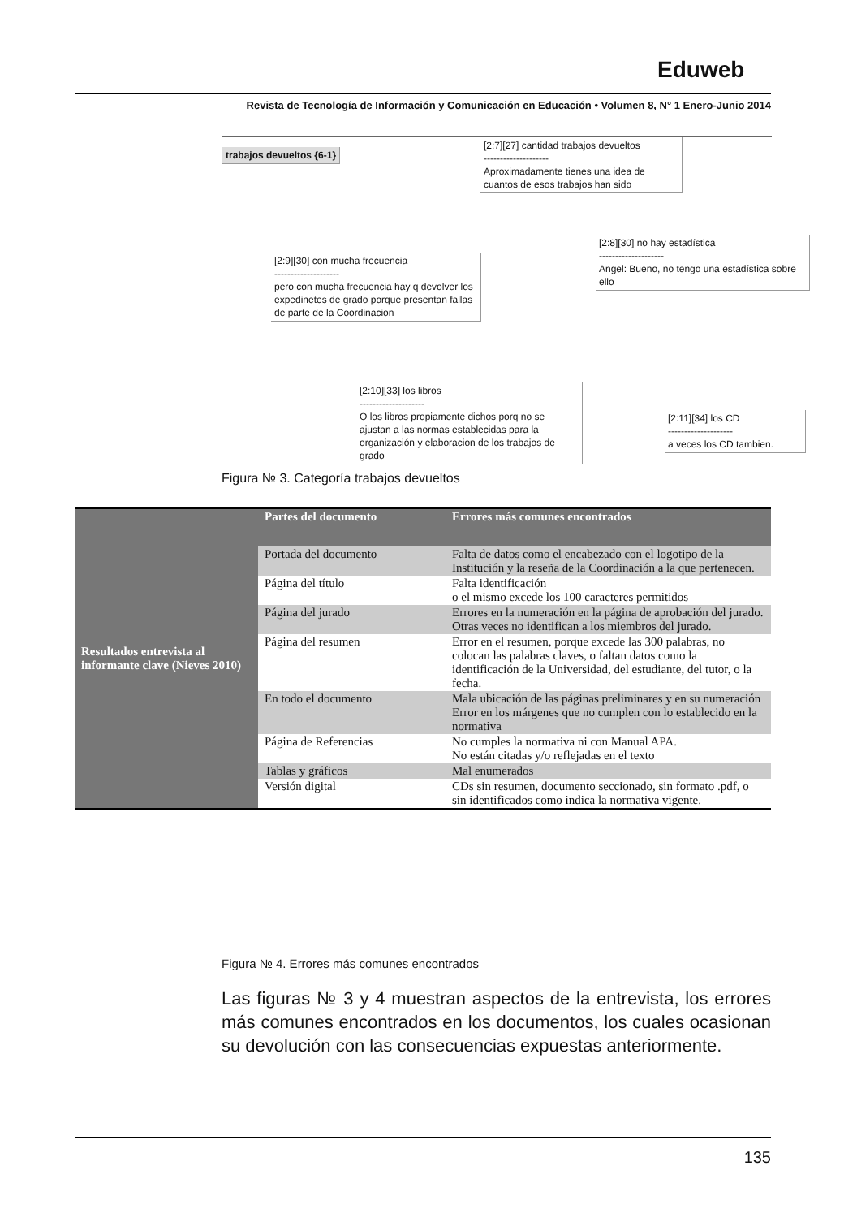Eduweb
Revista de Tecnología de Información y Comunicación en Educación • Volumen 8, N° 1 Enero-Junio 2014
trabajos devueltos {6-1}
[2:7][27] cantidad trabajos devueltos
--------------------
Aproximadamente tienes una idea de cuantos de esos trabajos han sido
[2:8][30] no hay estadística
--------------------
Angel: Bueno, no tengo una estadística sobre ello
[2:9][30] con mucha frecuencia
--------------------
pero con mucha frecuencia hay q devolver los expedinetes de grado porque presentan fallas de parte de la Coordinacion
[2:10][33] los libros
--------------------
O los libros propiamente dichos porq no se ajustan a las normas establecidas para la organización y elaboracion de los trabajos de grado
[2:11][34] los CD
--------------------
a veces los CD tambien.
Figura № 3. Categoría trabajos devueltos
| Resultados entrevista al informante clave (Nieves 2010) | Partes del documento | Errores más comunes encontrados |
| | Portada del documento | Falta de datos como el encabezado con el logotipo de la Institución y la reseña de la Coordinación a la que pertenecen. |
| | Página del título | Falta identificación o el mismo excede los 100 caracteres permitidos |
| | Página del jurado | Errores en la numeración en la página de aprobación del jurado. Otras veces no identifican a los miembros del jurado. |
| | Página del resumen | Error en el resumen, porque excede las 300 palabras, no colocan las palabras claves, o faltan datos como la identificación de la Universidad, del estudiante, del tutor, o la fecha. |
| | En todo el documento | Mala ubicación de las páginas preliminares y en su numeración Error en los márgenes que no cumplen con lo establecido en la normativa |
| | Página de Referencias | No cumples la normativa ni con Manual APA. No están citadas y/o reflejadas en el texto |
| | Tablas y gráficos | Mal enumerados |
| | Versión digital | CDs sin resumen, documento seccionado, sin formato .pdf, o sin identificados como indica la normativa vigente. |
Figura № 4. Errores más comunes encontrados
Las figuras № 3 y 4 muestran aspectos de la entrevista, los errores más comunes encontrados en los documentos, los cuales ocasionan su devolución con las consecuencias expuestas anteriormente.
135